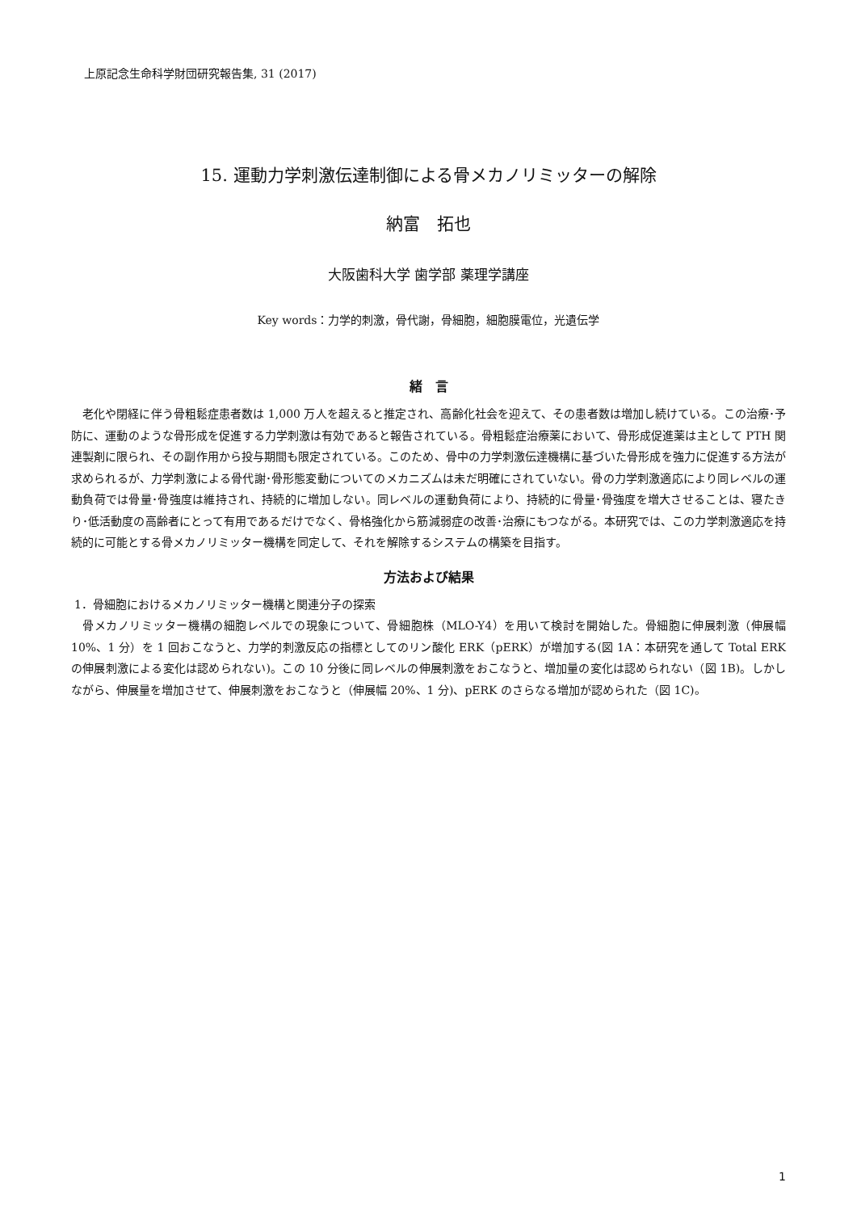上原記念生命科学財団研究報告集, 31 (2017)
15. 運動力学刺激伝達制御による骨メカノリミッターの解除
納富　拓也
大阪歯科大学 歯学部 薬理学講座
Key words：力学的刺激，骨代謝，骨細胞，細胞膜電位，光遺伝学
緒　言
老化や閉経に伴う骨粗鬆症患者数は 1,000 万人を超えると推定され、高齢化社会を迎えて、その患者数は増加し続けている。この治療･予防に、運動のような骨形成を促進する力学刺激は有効であると報告されている。骨粗鬆症治療薬において、骨形成促進薬は主として PTH 関連製剤に限られ、その副作用から投与期間も限定されている。このため、骨中の力学刺激伝達機構に基づいた骨形成を強力に促進する方法が求められるが、力学刺激による骨代謝･骨形態変動についてのメカニズムは未だ明確にされていない。骨の力学刺激適応により同レベルの運動負荷では骨量･骨強度は維持され、持続的に増加しない。同レベルの運動負荷により、持続的に骨量･骨強度を増大させることは、寝たきり･低活動度の高齢者にとって有用であるだけでなく、骨格強化から筋減弱症の改善･治療にもつながる。本研究では、この力学刺激適応を持続的に可能とする骨メカノリミッター機構を同定して、それを解除するシステムの構築を目指す。
方法および結果
1．骨細胞におけるメカノリミッター機構と関連分子の探索
骨メカノリミッター機構の細胞レベルでの現象について、骨細胞株（MLO-Y4）を用いて検討を開始した。骨細胞に伸展刺激（伸展幅 10%、1 分）を 1 回おこなうと、力学的刺激反応の指標としてのリン酸化 ERK（pERK）が増加する(図 1A：本研究を通して Total ERK の伸展刺激による変化は認められない)。この 10 分後に同レベルの伸展刺激をおこなうと、増加量の変化は認められない（図 1B)。しかしながら、伸展量を増加させて、伸展刺激をおこなうと（伸展幅 20%、1 分)、pERK のさらなる増加が認められた（図 1C)。
1